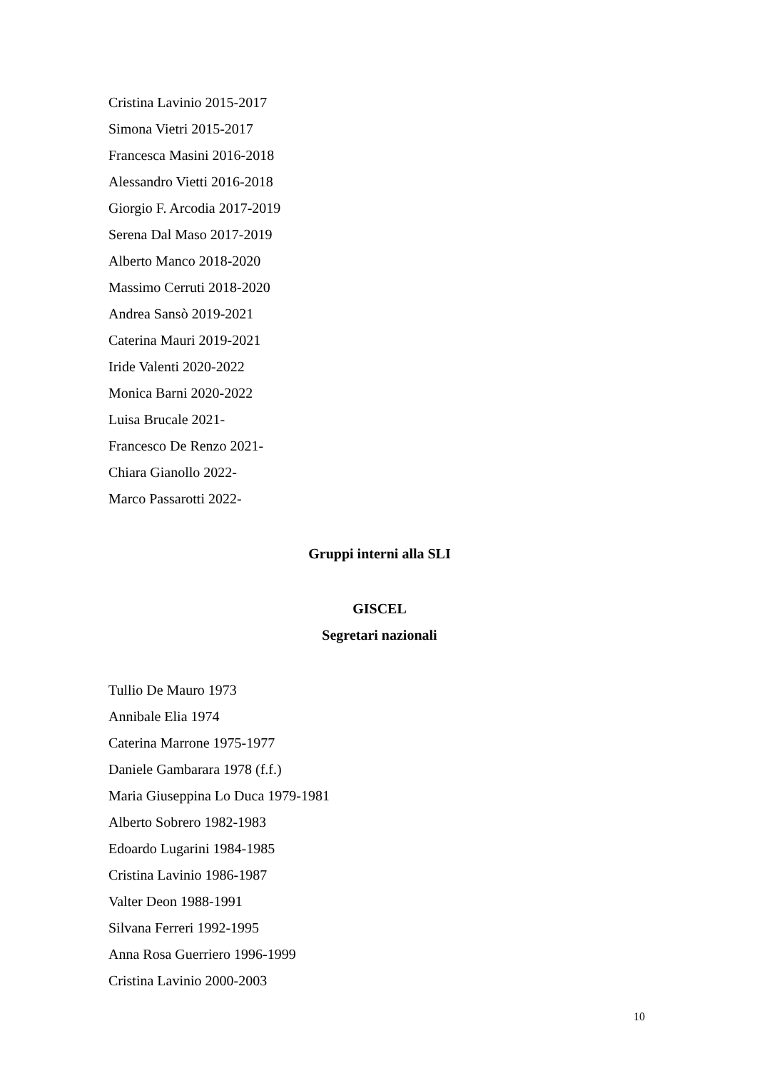Cristina Lavinio 2015-2017
Simona Vietri 2015-2017
Francesca Masini 2016-2018
Alessandro Vietti 2016-2018
Giorgio F. Arcodia 2017-2019
Serena Dal Maso 2017-2019
Alberto Manco 2018-2020
Massimo Cerruti 2018-2020
Andrea Sansò 2019-2021
Caterina Mauri 2019-2021
Iride Valenti 2020-2022
Monica Barni 2020-2022
Luisa Brucale 2021-
Francesco De Renzo 2021-
Chiara Gianollo 2022-
Marco Passarotti 2022-
Gruppi interni alla SLI
GISCEL
Segretari nazionali
Tullio De Mauro 1973
Annibale Elia 1974
Caterina Marrone 1975-1977
Daniele Gambarara 1978 (f.f.)
Maria Giuseppina Lo Duca 1979-1981
Alberto Sobrero 1982-1983
Edoardo Lugarini 1984-1985
Cristina Lavinio 1986-1987
Valter Deon 1988-1991
Silvana Ferreri 1992-1995
Anna Rosa Guerriero 1996-1999
Cristina Lavinio 2000-2003
10